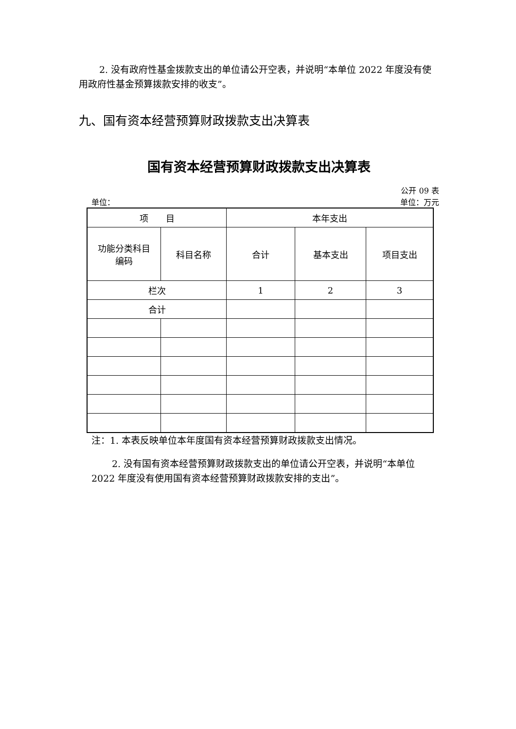2. 没有政府性基金拨款支出的单位请公开空表，并说明“本单位 2022 年度没有使用政府性基金预算拨款安排的收支”。
九、国有资本经营预算财政拨款支出决算表
国有资本经营预算财政拨款支出决算表
公开 09 表
单位： 单位：万元
| 项 目 | | 本年支出 | | |
| 功能分类科目 编码 | 科目名称 | 合计 | 基本支出 | 项目支出 |
| 栏次 | | 1 | 2 | 3 |
| 合计 | | | | |
注：1. 本表反映单位本年度国有资本经营预算财政拨款支出情况。
2. 没有国有资本经营预算财政拨款支出的单位请公开空表，并说明“本单位 2022 年度没有使用国有资本经营预算财政拨款安排的支出”。